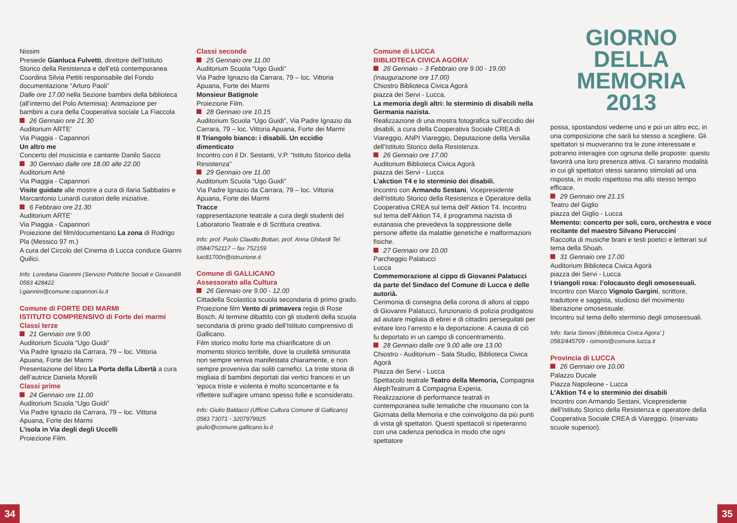Nissim
Presiede Gianluca Fulvetti, direttore dell’Istituto Storico della Resistenza e dell’età contemporanea
Coordina Silvia Pettiti responsabile del Fondo documentazione “Arturo Paoli”
Dalle ore 17.00 nella Sezione bambini della biblioteca (all’interno del Polo Artemisia): Animazione per bambini a cura della Cooperativa sociale La Fiaccola
26 Gennaio ore 21.30
Auditorium ARTE’
Via Piaggia - Capannori
Un altro me
Concerto del musicista e cantante Danilo Sacco
30 Gennaio dalle ore 18.00 alle 22.00
Auditorium Arté
Via Piaggia - Capannori
Visite guidate alle mostre a cura di Ilaria Sabbatini e Marcantonio Lunardi curatori delle iniziative.
6 Febbraio ore 21.30
Auditorium ARTE’
Via Piaggia - Capannori
Proiezione del film/documentario La zona di Rodrigo Pla (Messico 97 m.)
A cura del Circolo del Cinema di Lucca conduce Gianni Quilici.
Info: Loredana Giannini (Servizio Politiche Sociali e Giovanili9 0583 428422
l.giannini@comune.capannori.lu.it
Comune di FORTE DEI MARMI
ISTITUTO COMPRENSIVO di Forte dei marmi
Classi terze
21 Gennaio ore 9.00
Auditorium Scuola “Ugo Guidi”
Via Padre Ignazio da Carrara, 79 – loc. Vittoria Apuana, Forte dei Marmi
Presentazione del libro La Porta della Libertà a cura dell’autrice Daniela Morelli
Classi prime
24 Gennaio ore 11.00
Auditorium Scuola “Ugo Guidi”
Via Padre Ignazio da Carrara, 79 – loc. Vittoria Apuana, Forte dei Marmi
L’isola in Via degli degli Uccelli
Proiezione Film.
Classi seconde
25 Gennaio ore 11.00
Auditorium Scuola “Ugo Guidi”
Via Padre Ignazio da Carrara, 79 – loc. Vittoria Apuana, Forte dei Marmi
Monsieur Batignole
Proiezione Film.
28 Gennaio ore 10.15
Auditorium Scuola “Ugo Guidi”, Via Padre Ignazio da Carrara, 79 – loc. Vittoria Apuana, Forte dei Marmi
Il Triangolo bianco: i disabili. Un eccidio dimenticato
Incontro con il Dr. Sestanti, V.P. “Istituto Storico della Resistenza”
29 Gennaio ore 11.00
Auditorium Scuola “Ugo Guidi”
Via Padre Ignazio da Carrara, 79 – loc. Vittoria Apuana, Forte dei Marmi
Tracce
rappresentazione teatrale a cura degli studenti del Laboratorio Teatrale e di Scrittura creativa.
Info: prof. Paolo Claudio Bottari, prof. Anna Ghilardi Tel 0584/752117 – fax 752159
luic81700n@istruzione.it
Comune di GALLICANO
Assessorato alla Cultura
26 Gennaio ore 9.00 - 12.00
Cittadella Scolastica scuola secondaria di primo grado.
Proiezione film Vento di primavera regia di Rose Bosch. Al termine dibattito con gli studenti della scuola secondaria di primo grado dell’Istituto comprensivo di Gallicano.
Film storico molto forte ma chiarificatore di un momento storico terribile, dove la crudeltà smisurata non sempre veniva manifestata chiaramente, e non sempre proveniva dai soliti carnefici. La triste storia di migliaia di bambini deportati dai vertici francesi in un 'epoca triste e violenta è molto sconcertante e fa riflettere sull'agire umano spesso folle e sconsiderato.
Info: Giulio Baldacci (Ufficio Cultura Comune di Gallicano) 0583 73071 - 3207979925
giulio@comune.gallicano.lu.it
Comune di LUCCA
BIBLIOTECA CIVICA AGORA’
26 Gennaio – 3 Febbraio ore 9.00 - 19.00 (inaugurazione ore 17.00)
Chiostro Biblioteca Civica Agorà
piazza dei Servi - Lucca.
La memoria degli altri: lo sterminio di disabili nella Germania nazista.
Realizzazione di una mostra fotografica sull’eccidio dei disabili, a cura della Cooperativa Sociale CREA di Viareggio, ANPI Viareggio, Deputazione della Versilia dell’Istituto Storico della Resistenza.
26 Gennaio ore 17.00
Auditorium Biblioteca Civica Agorà
piazza dei Servi - Lucca
L’akction T4 e lo sterminio dei disabili.
Incontro con Armando Sestani, Vicepresidente dell’Istituto Storico della Resistenza e Operatore della Cooperativa CREA sul tema dell’ Aktion T4. Incontro sul tema dell’Aktion T4, il programma nazista di eutanasia che prevedeva la soppressione delle persone affette da malattie genetiche e malformazioni fisiche.
27 Gennaio ore 10.00
Parcheggio Palatucci
Lucca
Commemorazione al cippo di Giovanni Palatucci da parte del Sindaco del Comune di Lucca e delle autorià.
Cerimonia di consegna della corona di alloro al cippo di Giovanni Palatucci, funzionario di polizia prodigatosi ad aiutare migliaia di ebrei e di cittadini perseguitati per evitare loro l’arresto e la deportazione. A causa di ciò fu deportato in un campo di concentramento.
28 Gennaio dalle ore 9.00 alle ore 13.00
Chiostro - Auditorium - Sala Studio, Biblioteca Civica Agorà
Piazza dei Servi - Lucca
Spettacolo teatrale Teatro della Memoria, Compagnia AlephTeatrum & Compagnia Experia.
Realizzazione di performance teatrali in contemporanea sulle tematiche che risuonano con la Giornata della Memoria e che coinvolgono da più punti di vista gli spettatori. Questi spettacoli si ripeteranno con una cadenza periodica in modo che ogni spettatore
GIORNO
DELLA
MEMORIA
2013
possa, spostandosi vederne uno e poi un altro ecc, in una composizione che sarà lui stesso a scegliere. Gli spettatori si muoveranno tra le zone interessate e potranno interagire con ognuna delle proposte: questo favorirà una loro presenza attiva. Ci saranno modalità in cui gli spettatori stessi saranno stimolati ad una risposta, in modo rispettoso ma allo stesso tempo efficace.
29 Gennaio ore 21.15
Teatro del Giglio
piazza del Giglio - Lucca
Memento: concerto per soli, coro, orchestra e voce recitante del maestro Silvano Pieruccini
Raccolta di musiche brani e testi poetici e letterari sul tema della Shoah.
31 Gennaio ore 17.00
Auditorium Biblioteca Civica Agorà
piazza dei Servi - Lucca
I triangoli rosa: l’olocausto degli omosessuali.
Incontro con Marco Vignolo Gargini, scrittore, traduttore e saggista, studioso del movimento liberazione omosessuale.
Incontro sul tema dello sterminio degli omosessuali.
Info: Ilaria Simoni (Biblioteca Civica Agora’ )
0583/445709 - isimoni@comune.lucca.it
Provincia di LUCCA
26 Gennaio ore 10.00
Palazzo Ducale
Piazza Napoleone - Lucca
L’Aktion T4 e lo sterminio dei disabili
Incontro con Armando Sestani, Vicepresidente dell’Istituto Storico della Resistenza e operatore della Cooperativa Sociale CREA di Viareggio. (riservato scuole superiori).
34 35